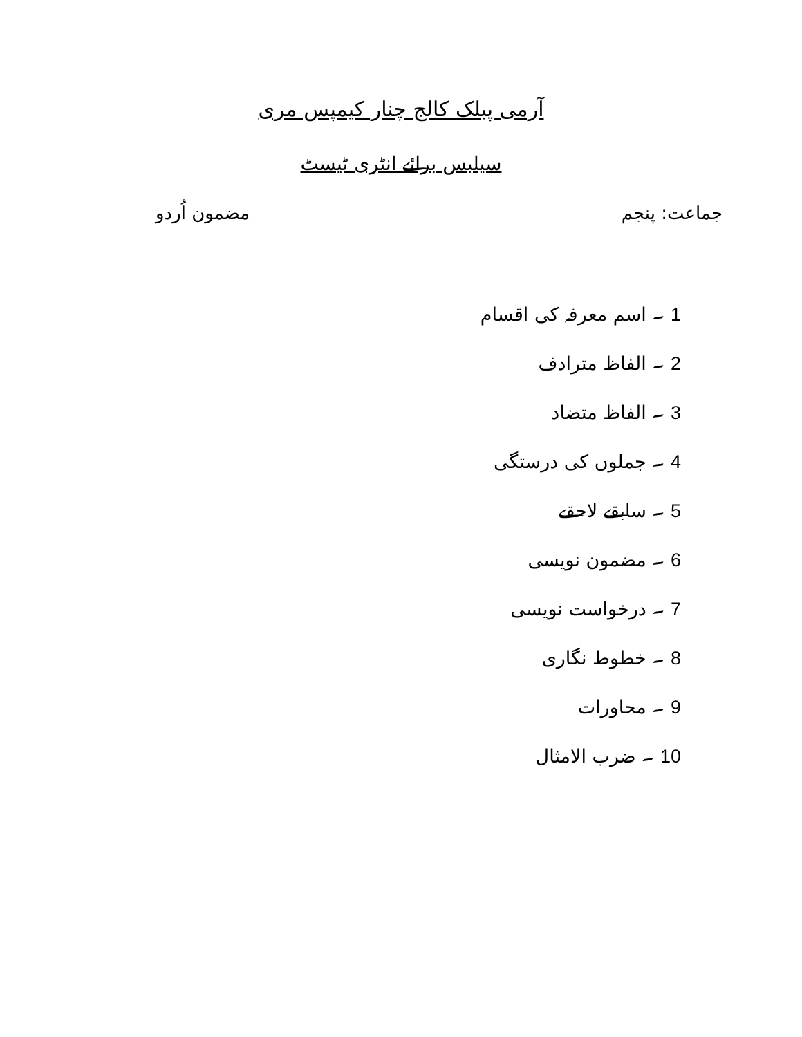آرمی پبلک کالج چنار کیمپس مری
سیلبس برائے انٹری ٹیسٹ
جماعت: پنجم مضمون اُردو
1 ۔ اسم معرفہ کی اقسام
2 ۔ الفاظ مترادف
3 ۔ الفاظ متضاد
4 ۔ جملوں کی درستگی
5 ۔ سابقے لاحقے
6 ۔ مضمون نویسی
7 ۔ درخواست نویسی
8 ۔ خطوط نگاری
9 ۔ محاورات
10 ۔ ضرب الامثال